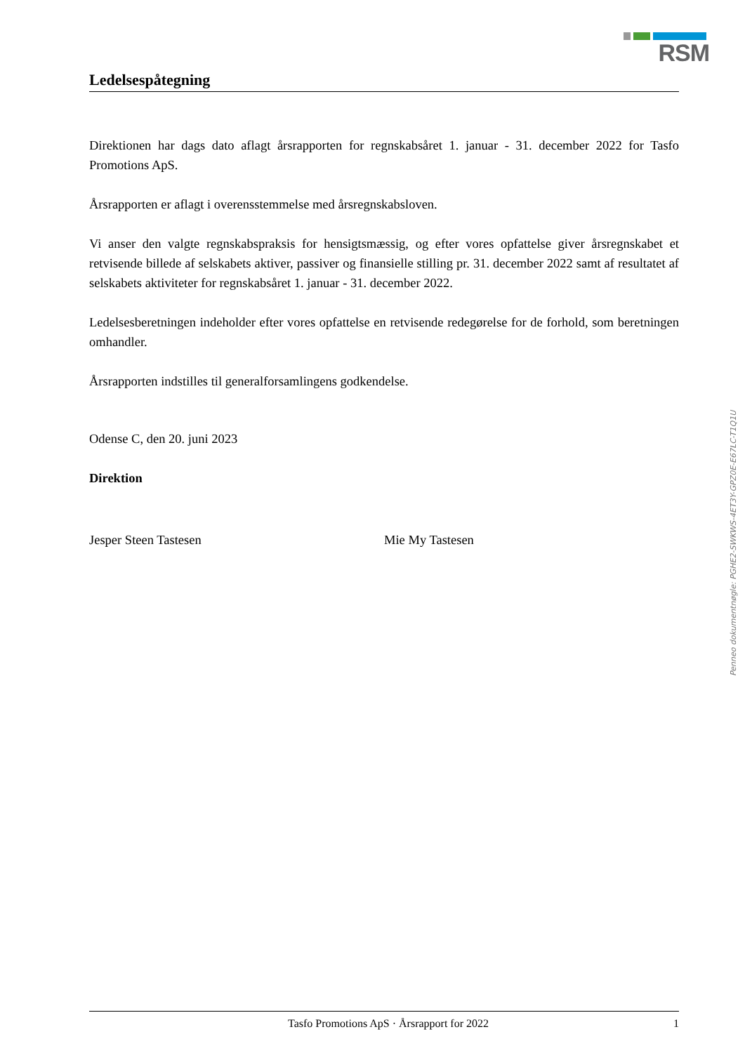RSM
Ledelsespåtegning
Direktionen har dags dato aflagt årsrapporten for regnskabsåret 1. januar - 31. december 2022 for Tasfo Promotions ApS.
Årsrapporten er aflagt i overensstemmelse med årsregnskabsloven.
Vi anser den valgte regnskabspraksis for hensigtsmæssig, og efter vores opfattelse giver årsregnskabet et retvisende billede af selskabets aktiver, passiver og finansielle stilling pr. 31. december 2022 samt af resultatet af selskabets aktiviteter for regnskabsåret 1. januar - 31. december 2022.
Ledelsesberetningen indeholder efter vores opfattelse en retvisende redegørelse for de forhold, som beretningen omhandler.
Årsrapporten indstilles til generalforsamlingens godkendelse.
Odense C, den 20. juni 2023
Direktion
Jesper Steen Tastesen Mie My Tastesen
Tasfo Promotions ApS · Årsrapport for 2022 1
Penneo dokumentnøgle: PGHE2-SWKWS-4ET3Y-GPZ0E-E67LC-T1Q1U